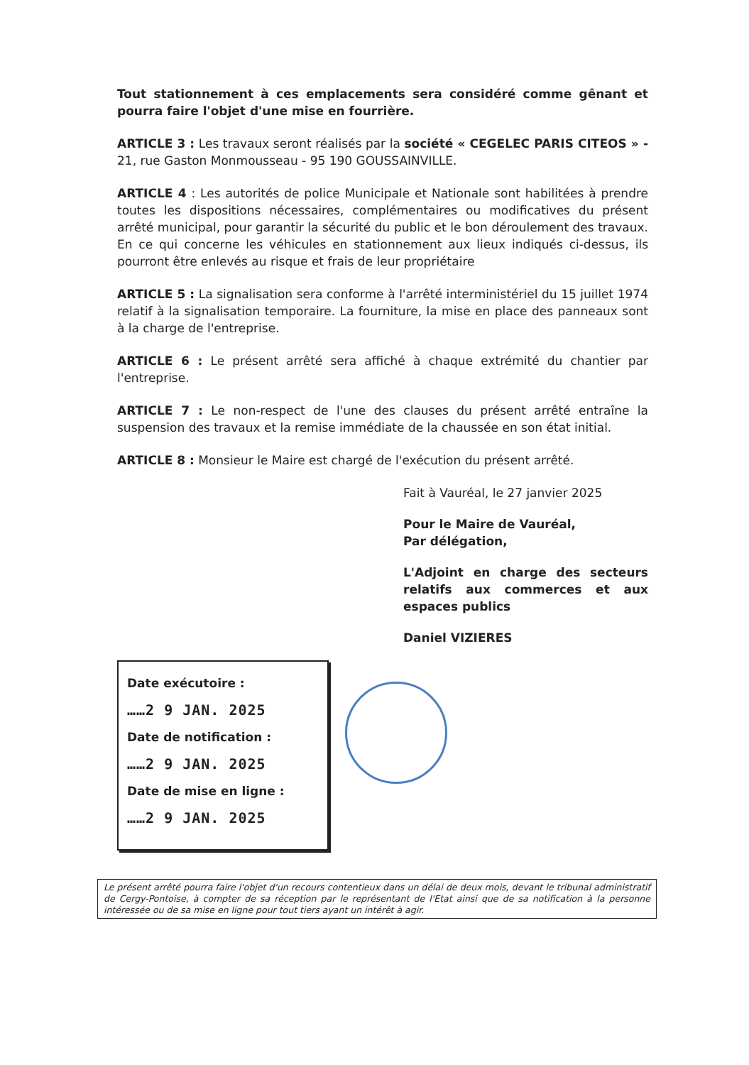Tout stationnement à ces emplacements sera considéré comme gênant et pourra faire l'objet d'une mise en fourrière.
ARTICLE 3 : Les travaux seront réalisés par la société « CEGELEC PARIS CITEOS » - 21, rue Gaston Monmousseau - 95 190 GOUSSAINVILLE.
ARTICLE 4 : Les autorités de police Municipale et Nationale sont habilitées à prendre toutes les dispositions nécessaires, complémentaires ou modificatives du présent arrêté municipal, pour garantir la sécurité du public et le bon déroulement des travaux. En ce qui concerne les véhicules en stationnement aux lieux indiqués ci-dessus, ils pourront être enlevés au risque et frais de leur propriétaire
ARTICLE 5 : La signalisation sera conforme à l'arrêté interministériel du 15 juillet 1974 relatif à la signalisation temporaire. La fourniture, la mise en place des panneaux sont à la charge de l'entreprise.
ARTICLE 6 : Le présent arrêté sera affiché à chaque extrémité du chantier par l'entreprise.
ARTICLE 7 : Le non-respect de l'une des clauses du présent arrêté entraîne la suspension des travaux et la remise immédiate de la chaussée en son état initial.
ARTICLE 8 : Monsieur le Maire est chargé de l'exécution du présent arrêté.
Fait à Vauréal, le 27 janvier 2025
Pour le Maire de Vauréal,
Par délégation,
L'Adjoint en charge des secteurs relatifs aux commerces et aux espaces publics
Daniel VIZIERES
Date exécutoire :
……2 9 JAN. 2025
Date de notification :
……2 9 JAN. 2025
Date de mise en ligne :
……2 9 JAN. 2025
Le présent arrêté pourra faire l'objet d'un recours contentieux dans un délai de deux mois, devant le tribunal administratif de Cergy-Pontoise, à compter de sa réception par le représentant de l'Etat ainsi que de sa notification à la personne intéressée ou de sa mise en ligne pour tout tiers ayant un intérêt à agir.